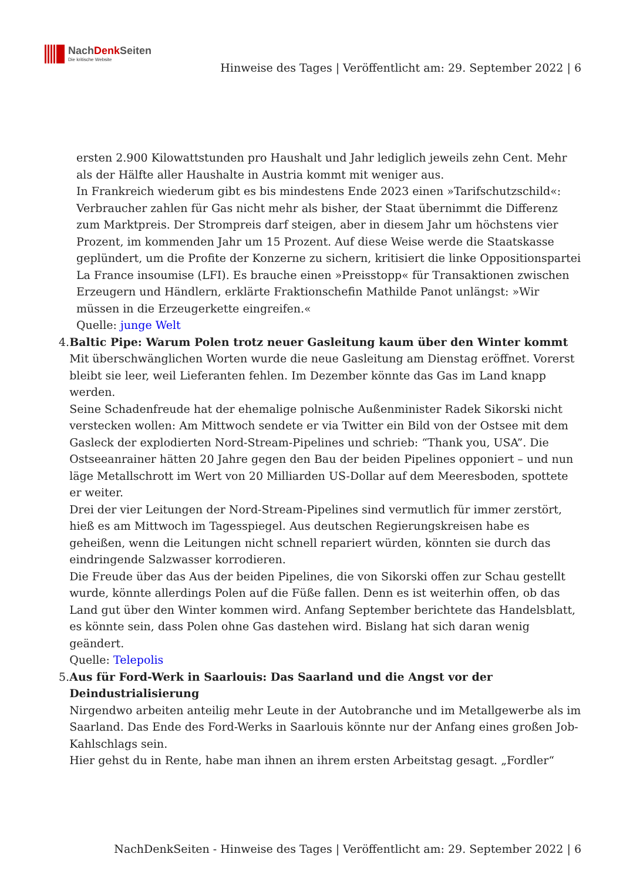NachDenk Seiten
Die kritische Website
Hinweise des Tages | Veröffentlicht am: 29. September 2022 | 6
ersten 2.900 Kilowattstunden pro Haushalt und Jahr lediglich jeweils zehn Cent. Mehr als der Hälfte aller Haushalte in Austria kommt mit weniger aus.
In Frankreich wiederum gibt es bis mindestens Ende 2023 einen »Tarifschutzschild«: Verbraucher zahlen für Gas nicht mehr als bisher, der Staat übernimmt die Differenz zum Marktpreis. Der Strompreis darf steigen, aber in diesem Jahr um höchstens vier Prozent, im kommenden Jahr um 15 Prozent. Auf diese Weise werde die Staatskasse geplündert, um die Profite der Konzerne zu sichern, kritisiert die linke Oppositionspartei La France insoumise (LFI). Es brauche einen »Preisstopp« für Transaktionen zwischen Erzeugern und Händlern, erklärte Fraktionschefin Mathilde Panot unlängst: »Wir müssen in die Erzeugerkette eingreifen.«
Quelle: junge Welt
4. Baltic Pipe: Warum Polen trotz neuer Gasleitung kaum über den Winter kommt
Mit überschwänglichen Worten wurde die neue Gasleitung am Dienstag eröffnet. Vorerst bleibt sie leer, weil Lieferanten fehlen. Im Dezember könnte das Gas im Land knapp werden.
Seine Schadenfreude hat der ehemalige polnische Außenminister Radek Sikorski nicht verstecken wollen: Am Mittwoch sendete er via Twitter ein Bild von der Ostsee mit dem Gasleck der explodierten Nord-Stream-Pipelines und schrieb: “Thank you, USA”. Die Ostseeanrainer hätten 20 Jahre gegen den Bau der beiden Pipelines opponiert – und nun läge Metallschrott im Wert von 20 Milliarden US-Dollar auf dem Meeresboden, spottete er weiter.
Drei der vier Leitungen der Nord-Stream-Pipelines sind vermutlich für immer zerstört, hieß es am Mittwoch im Tagesspiegel. Aus deutschen Regierungskreisen habe es geheißen, wenn die Leitungen nicht schnell repariert würden, könnten sie durch das eindringende Salzwasser korrodieren.
Die Freude über das Aus der beiden Pipelines, die von Sikorski offen zur Schau gestellt wurde, könnte allerdings Polen auf die Füße fallen. Denn es ist weiterhin offen, ob das Land gut über den Winter kommen wird. Anfang September berichtete das Handelsblatt, es könnte sein, dass Polen ohne Gas dastehen wird. Bislang hat sich daran wenig geändert.
Quelle: Telepolis
5. Aus für Ford-Werk in Saarlouis: Das Saarland und die Angst vor der Deindustrialisierung
Nirgendwo arbeiten anteilig mehr Leute in der Autobranche und im Metallgewerbe als im Saarland. Das Ende des Ford-Werks in Saarlouis könnte nur der Anfang eines großen Job-Kahlschlags sein.
Hier gehst du in Rente, habe man ihnen an ihrem ersten Arbeitstag gesagt. „Fordler“
NachDenkSeiten - Hinweise des Tages | Veröffentlicht am: 29. September 2022 | 6